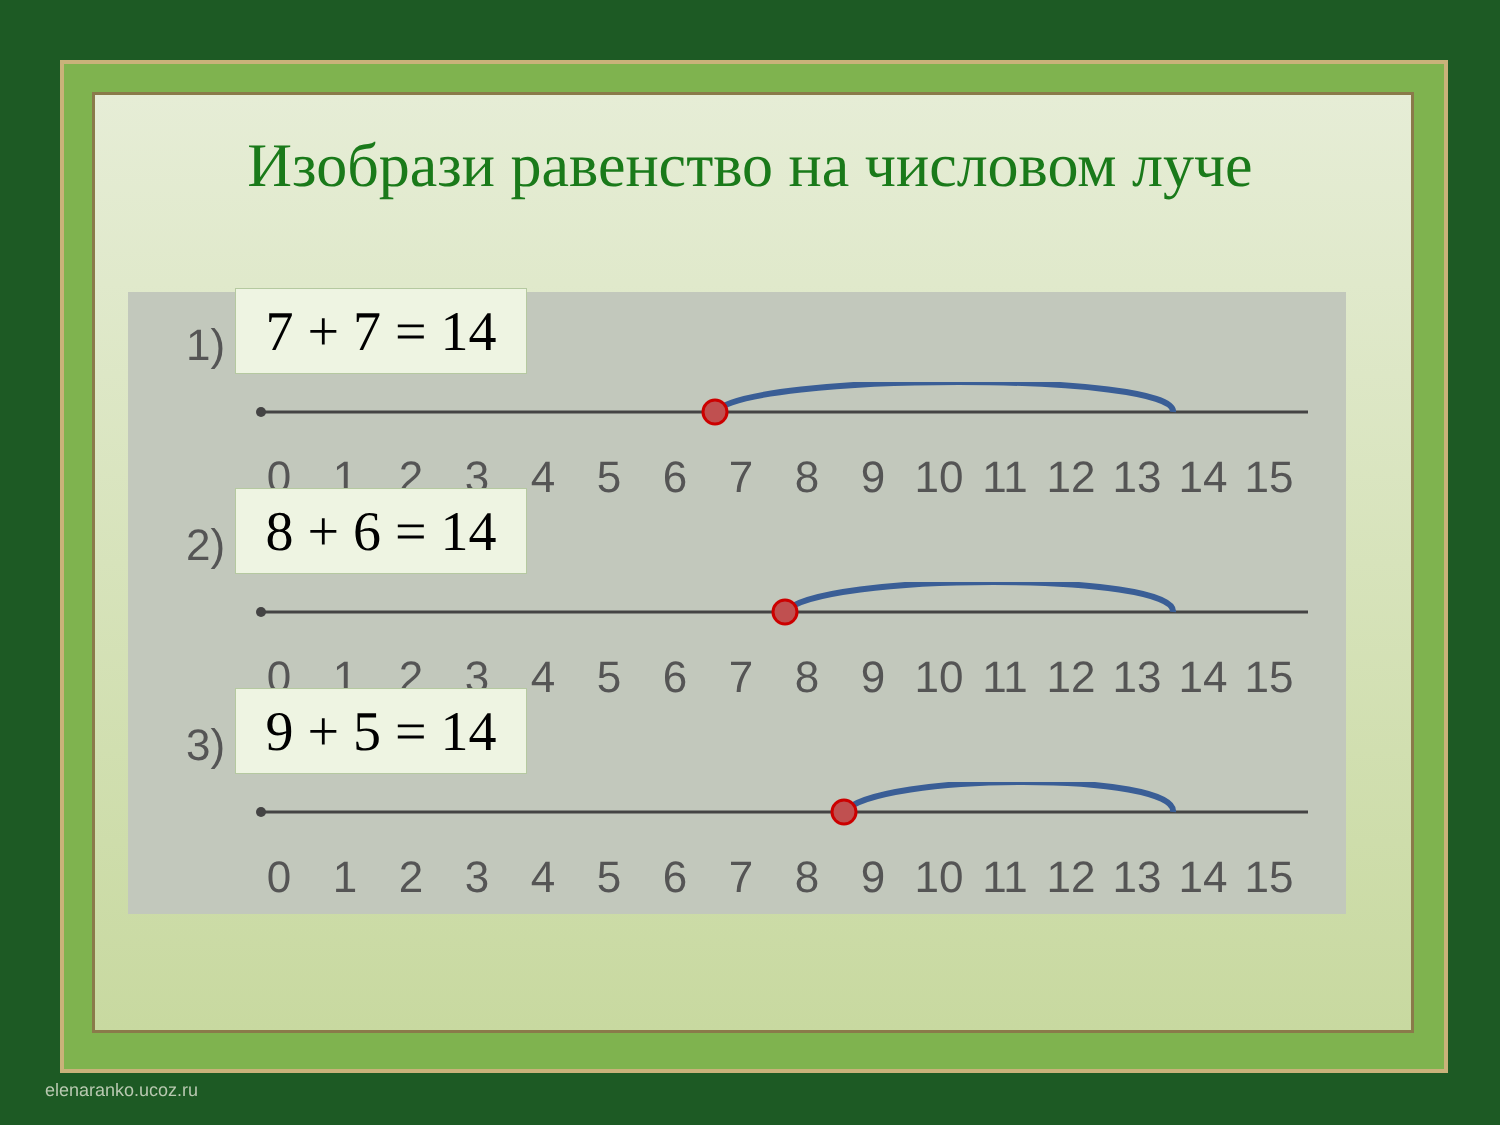Изобрази равенство на числовом луче
1)
7 + 7 = 14
0123456789 10 11 12 13 14 15
2)
8 + 6 = 14
0123456789 10 11 12 13 14 15
3)
9 + 5 = 14
0123456789 10 11 12 13 14 15
elenaranko.ucoz.ru